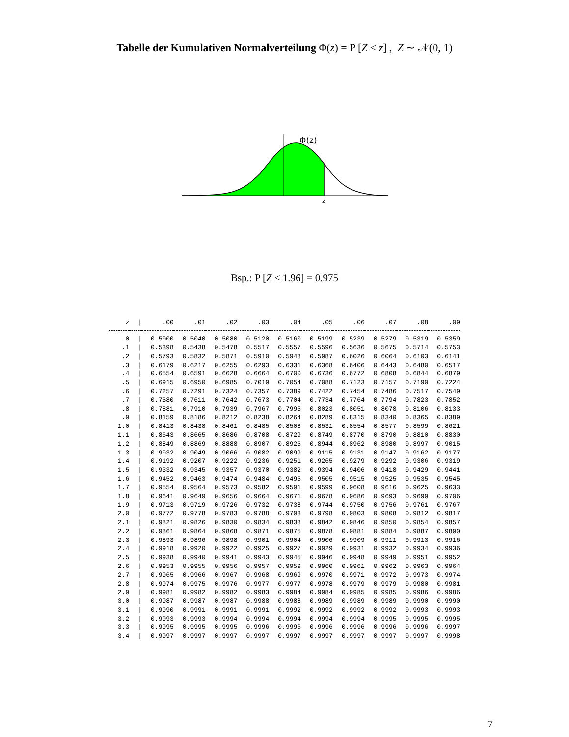Tabelle der Kumulativen Normalverteilung Φ(z) = P [Z ≤ z] , Z ∼ 𝒩(0, 1)
Φ(z)
z
Bsp.: P [Z ≤ 1.96] = 0.975
| z | / | .00 | .01 | .02 | .03 | .04 | .05 | .06 | .07 | .08 | .09 |
| --- | --- | --- | --- | --- | --- | --- | --- | --- | --- | --- | --- |
| .0 | / | 0.5000 | 0.5040 | 0.5080 | 0.5120 | 0.5160 | 0.5199 | 0.5239 | 0.5279 | 0.5319 | 0.5359 |
| .1 | / | 0.5398 | 0.5438 | 0.5478 | 0.5517 | 0.5557 | 0.5596 | 0.5636 | 0.5675 | 0.5714 | 0.5753 |
| .2 | / | 0.5793 | 0.5832 | 0.5871 | 0.5910 | 0.5948 | 0.5987 | 0.6026 | 0.6064 | 0.6103 | 0.6141 |
| .3 | / | 0.6179 | 0.6217 | 0.6255 | 0.6293 | 0.6331 | 0.6368 | 0.6406 | 0.6443 | 0.6480 | 0.6517 |
| .4 | / | 0.6554 | 0.6591 | 0.6628 | 0.6664 | 0.6700 | 0.6736 | 0.6772 | 0.6808 | 0.6844 | 0.6879 |
| .5 | / | 0.6915 | 0.6950 | 0.6985 | 0.7019 | 0.7054 | 0.7088 | 0.7123 | 0.7157 | 0.7190 | 0.7224 |
| .6 | / | 0.7257 | 0.7291 | 0.7324 | 0.7357 | 0.7389 | 0.7422 | 0.7454 | 0.7486 | 0.7517 | 0.7549 |
| .7 | / | 0.7580 | 0.7611 | 0.7642 | 0.7673 | 0.7704 | 0.7734 | 0.7764 | 0.7794 | 0.7823 | 0.7852 |
| .8 | / | 0.7881 | 0.7910 | 0.7939 | 0.7967 | 0.7995 | 0.8023 | 0.8051 | 0.8078 | 0.8106 | 0.8133 |
| .9 | / | 0.8159 | 0.8186 | 0.8212 | 0.8238 | 0.8264 | 0.8289 | 0.8315 | 0.8340 | 0.8365 | 0.8389 |
| 1.0 | / | 0.8413 | 0.8438 | 0.8461 | 0.8485 | 0.8508 | 0.8531 | 0.8554 | 0.8577 | 0.8599 | 0.8621 |
| 1.1 | / | 0.8643 | 0.8665 | 0.8686 | 0.8708 | 0.8729 | 0.8749 | 0.8770 | 0.8790 | 0.8810 | 0.8830 |
| 1.2 | / | 0.8849 | 0.8869 | 0.8888 | 0.8907 | 0.8925 | 0.8944 | 0.8962 | 0.8980 | 0.8997 | 0.9015 |
| 1.3 | / | 0.9032 | 0.9049 | 0.9066 | 0.9082 | 0.9099 | 0.9115 | 0.9131 | 0.9147 | 0.9162 | 0.9177 |
| 1.4 | / | 0.9192 | 0.9207 | 0.9222 | 0.9236 | 0.9251 | 0.9265 | 0.9279 | 0.9292 | 0.9306 | 0.9319 |
| 1.5 | / | 0.9332 | 0.9345 | 0.9357 | 0.9370 | 0.9382 | 0.9394 | 0.9406 | 0.9418 | 0.9429 | 0.9441 |
| 1.6 | / | 0.9452 | 0.9463 | 0.9474 | 0.9484 | 0.9495 | 0.9505 | 0.9515 | 0.9525 | 0.9535 | 0.9545 |
| 1.7 | / | 0.9554 | 0.9564 | 0.9573 | 0.9582 | 0.9591 | 0.9599 | 0.9608 | 0.9616 | 0.9625 | 0.9633 |
| 1.8 | / | 0.9641 | 0.9649 | 0.9656 | 0.9664 | 0.9671 | 0.9678 | 0.9686 | 0.9693 | 0.9699 | 0.9706 |
| 1.9 | / | 0.9713 | 0.9719 | 0.9726 | 0.9732 | 0.9738 | 0.9744 | 0.9750 | 0.9756 | 0.9761 | 0.9767 |
| 2.0 | / | 0.9772 | 0.9778 | 0.9783 | 0.9788 | 0.9793 | 0.9798 | 0.9803 | 0.9808 | 0.9812 | 0.9817 |
| 2.1 | / | 0.9821 | 0.9826 | 0.9830 | 0.9834 | 0.9838 | 0.9842 | 0.9846 | 0.9850 | 0.9854 | 0.9857 |
| 2.2 | / | 0.9861 | 0.9864 | 0.9868 | 0.9871 | 0.9875 | 0.9878 | 0.9881 | 0.9884 | 0.9887 | 0.9890 |
| 2.3 | / | 0.9893 | 0.9896 | 0.9898 | 0.9901 | 0.9904 | 0.9906 | 0.9909 | 0.9911 | 0.9913 | 0.9916 |
| 2.4 | / | 0.9918 | 0.9920 | 0.9922 | 0.9925 | 0.9927 | 0.9929 | 0.9931 | 0.9932 | 0.9934 | 0.9936 |
| 2.5 | / | 0.9938 | 0.9940 | 0.9941 | 0.9943 | 0.9945 | 0.9946 | 0.9948 | 0.9949 | 0.9951 | 0.9952 |
| 2.6 | / | 0.9953 | 0.9955 | 0.9956 | 0.9957 | 0.9959 | 0.9960 | 0.9961 | 0.9962 | 0.9963 | 0.9964 |
| 2.7 | / | 0.9965 | 0.9966 | 0.9967 | 0.9968 | 0.9969 | 0.9970 | 0.9971 | 0.9972 | 0.9973 | 0.9974 |
| 2.8 | / | 0.9974 | 0.9975 | 0.9976 | 0.9977 | 0.9977 | 0.9978 | 0.9979 | 0.9979 | 0.9980 | 0.9981 |
| 2.9 | / | 0.9981 | 0.9982 | 0.9982 | 0.9983 | 0.9984 | 0.9984 | 0.9985 | 0.9985 | 0.9986 | 0.9986 |
| 3.0 | / | 0.9987 | 0.9987 | 0.9987 | 0.9988 | 0.9988 | 0.9989 | 0.9989 | 0.9989 | 0.9990 | 0.9990 |
| 3.1 | / | 0.9990 | 0.9991 | 0.9991 | 0.9991 | 0.9992 | 0.9992 | 0.9992 | 0.9992 | 0.9993 | 0.9993 |
| 3.2 | / | 0.9993 | 0.9993 | 0.9994 | 0.9994 | 0.9994 | 0.9994 | 0.9994 | 0.9995 | 0.9995 | 0.9995 |
| 3.3 | / | 0.9995 | 0.9995 | 0.9995 | 0.9996 | 0.9996 | 0.9996 | 0.9996 | 0.9996 | 0.9996 | 0.9997 |
| 3.4 | / | 0.9997 | 0.9997 | 0.9997 | 0.9997 | 0.9997 | 0.9997 | 0.9997 | 0.9997 | 0.9997 | 0.9998 |
7